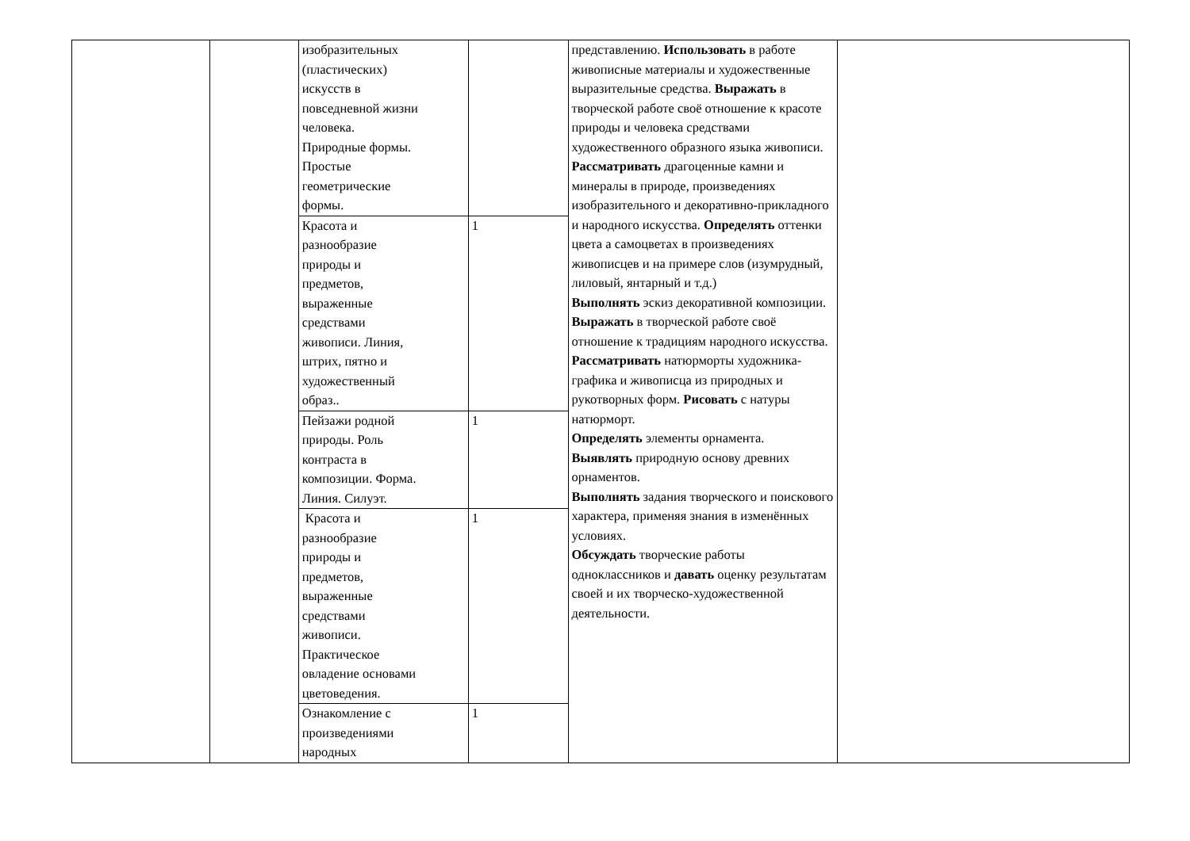| | | изобразительных (пластических) искусств в повседневной жизни человека. Природные формы. Простые геометрические формы. | | представлению. Использовать в работе живописные материалы и художественные выразительные средства. Выражать в творческой работе своё отношение к красоте природы и человека средствами художественного образного языка живописи. Рассматривать драгоценные камни и минералы в природе, произведениях изобразительного и декоративно-прикладного и народного искусства. Определять оттенки цвета а самоцветах в произведениях живописцев и на примере слов (изумрудный, лиловый, янтарный и т.д.) Выполнять эскиз декоративной композиции. Выражать в творческой работе своё отношение к традициям народного искусства. Рассматривать натюрморты художника-графика и живописца из природных и рукотворных форм. Рисовать с натуры натюрморт. Определять элементы орнамента. Выявлять природную основу древних орнаментов. Выполнять задания творческого и поискового характера, применяя знания в изменённых условиях. Обсуждать творческие работы одноклассников и давать оценку результатам своей и их творческо-художественной деятельности. | |
| | | Красота и разнообразие природы и предметов, выраженные средствами живописи. Линия, штрих, пятно и художественный образ.. | 1 | | |
| | | Пейзажи родной природы. Роль контраста в композиции. Форма. Линия. Силуэт. | 1 | | |
| | | Красота и разнообразие природы и предметов, выраженные средствами живописи. Практическое овладение основами цветоведения. | 1 | | |
| | | Ознакомление с произведениями народных | 1 | | |